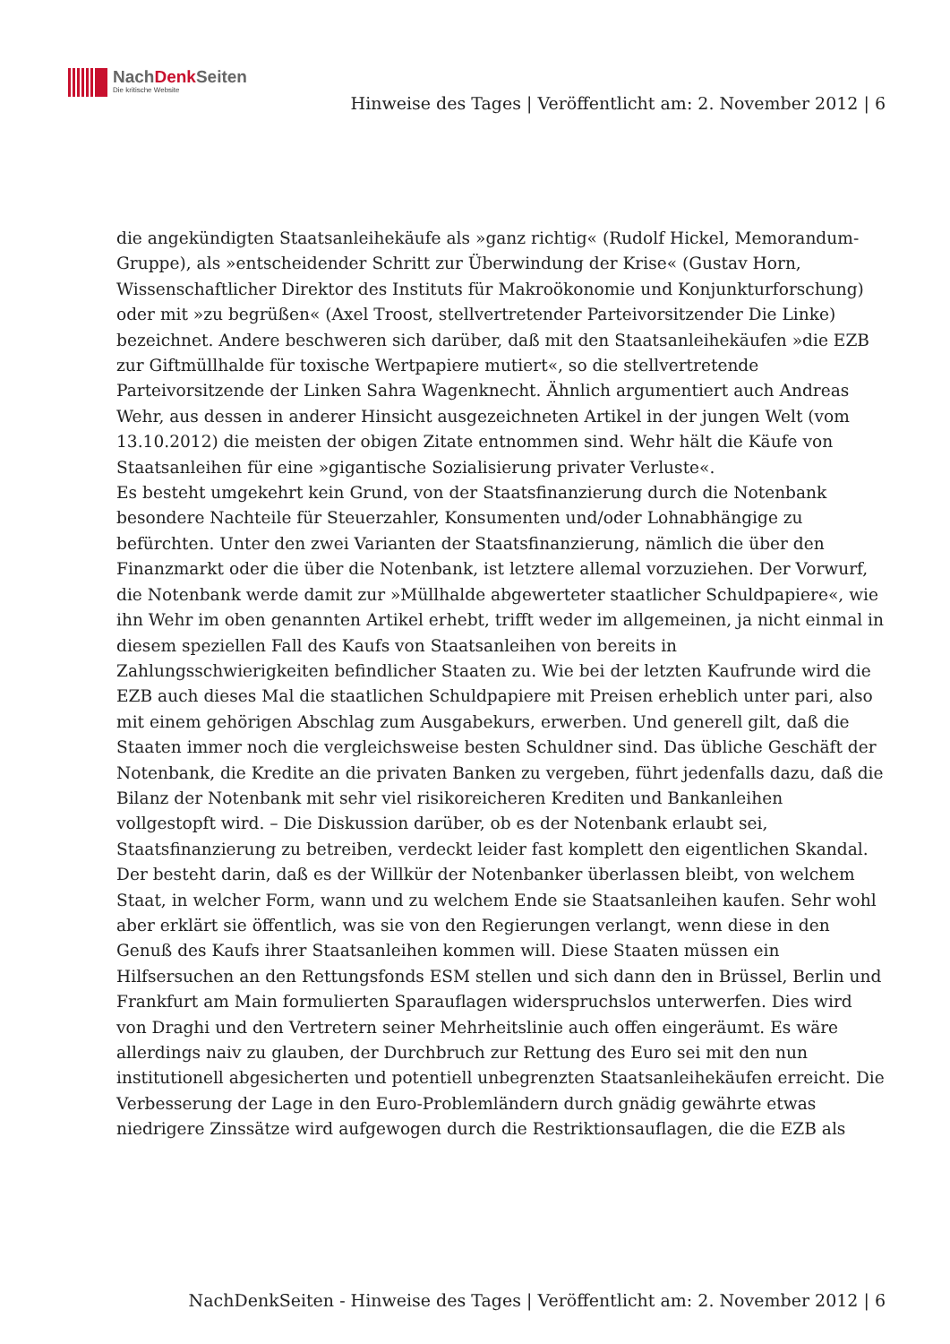NachDenk Seiten
Die kritische Website
Hinweise des Tages | Veröffentlicht am: 2. November 2012 | 6
die angekündigten Staatsanleihekäufe als »ganz richtig« (Rudolf Hickel, Memorandum-Gruppe), als »entscheidender Schritt zur Überwindung der Krise« (Gustav Horn, Wissenschaftlicher Direktor des Instituts für Makroökonomie und Konjunkturforschung) oder mit »zu begrüßen« (Axel Troost, stellvertretender Parteivorsitzender Die Linke) bezeichnet. Andere beschweren sich darüber, daß mit den Staatsanleihekäufen »die EZB zur Giftmüllhalde für toxische Wertpapiere mutiert«, so die stellvertretende Parteivorsitzende der Linken Sahra Wagenknecht. Ähnlich argumentiert auch Andreas Wehr, aus dessen in anderer Hinsicht ausgezeichneten Artikel in der jungen Welt (vom 13.10.2012) die meisten der obigen Zitate entnommen sind. Wehr hält die Käufe von Staatsanleihen für eine »gigantische Sozialisierung privater Verluste«.
Es besteht umgekehrt kein Grund, von der Staatsfinanzierung durch die Notenbank besondere Nachteile für Steuerzahler, Konsumenten und/oder Lohnabhängige zu befürchten. Unter den zwei Varianten der Staatsfinanzierung, nämlich die über den Finanzmarkt oder die über die Notenbank, ist letztere allemal vorzuziehen. Der Vorwurf, die Notenbank werde damit zur »Müllhalde abgewerteter staatlicher Schuldpapiere«, wie ihn Wehr im oben genannten Artikel erhebt, trifft weder im allgemeinen, ja nicht einmal in diesem speziellen Fall des Kaufs von Staatsanleihen von bereits in Zahlungsschwierigkeiten befindlicher Staaten zu. Wie bei der letzten Kaufrunde wird die EZB auch dieses Mal die staatlichen Schuldpapiere mit Preisen erheblich unter pari, also mit einem gehörigen Abschlag zum Ausgabekurs, erwerben. Und generell gilt, daß die Staaten immer noch die vergleichsweise besten Schuldner sind. Das übliche Geschäft der Notenbank, die Kredite an die privaten Banken zu vergeben, führt jedenfalls dazu, daß die Bilanz der Notenbank mit sehr viel risikoreicheren Krediten und Bankanleihen vollgestopft wird. – Die Diskussion darüber, ob es der Notenbank erlaubt sei, Staatsfinanzierung zu betreiben, verdeckt leider fast komplett den eigentlichen Skandal. Der besteht darin, daß es der Willkür der Notenbanker überlassen bleibt, von welchem Staat, in welcher Form, wann und zu welchem Ende sie Staatsanleihen kaufen. Sehr wohl aber erklärt sie öffentlich, was sie von den Regierungen verlangt, wenn diese in den Genuß des Kaufs ihrer Staatsanleihen kommen will. Diese Staaten müssen ein Hilfsersuchen an den Rettungsfonds ESM stellen und sich dann den in Brüssel, Berlin und Frankfurt am Main formulierten Sparauflagen widerspruchslos unterwerfen. Dies wird von Draghi und den Vertretern seiner Mehrheitslinie auch offen eingeräumt. Es wäre allerdings naiv zu glauben, der Durchbruch zur Rettung des Euro sei mit den nun institutionell abgesicherten und potentiell unbegrenzten Staatsanleihekäufen erreicht. Die Verbesserung der Lage in den Euro-Problemländern durch gnädig gewährte etwas niedrigere Zinssätze wird aufgewogen durch die Restriktionsauflagen, die die EZB als
NachDenkSeiten - Hinweise des Tages | Veröffentlicht am: 2. November 2012 | 6